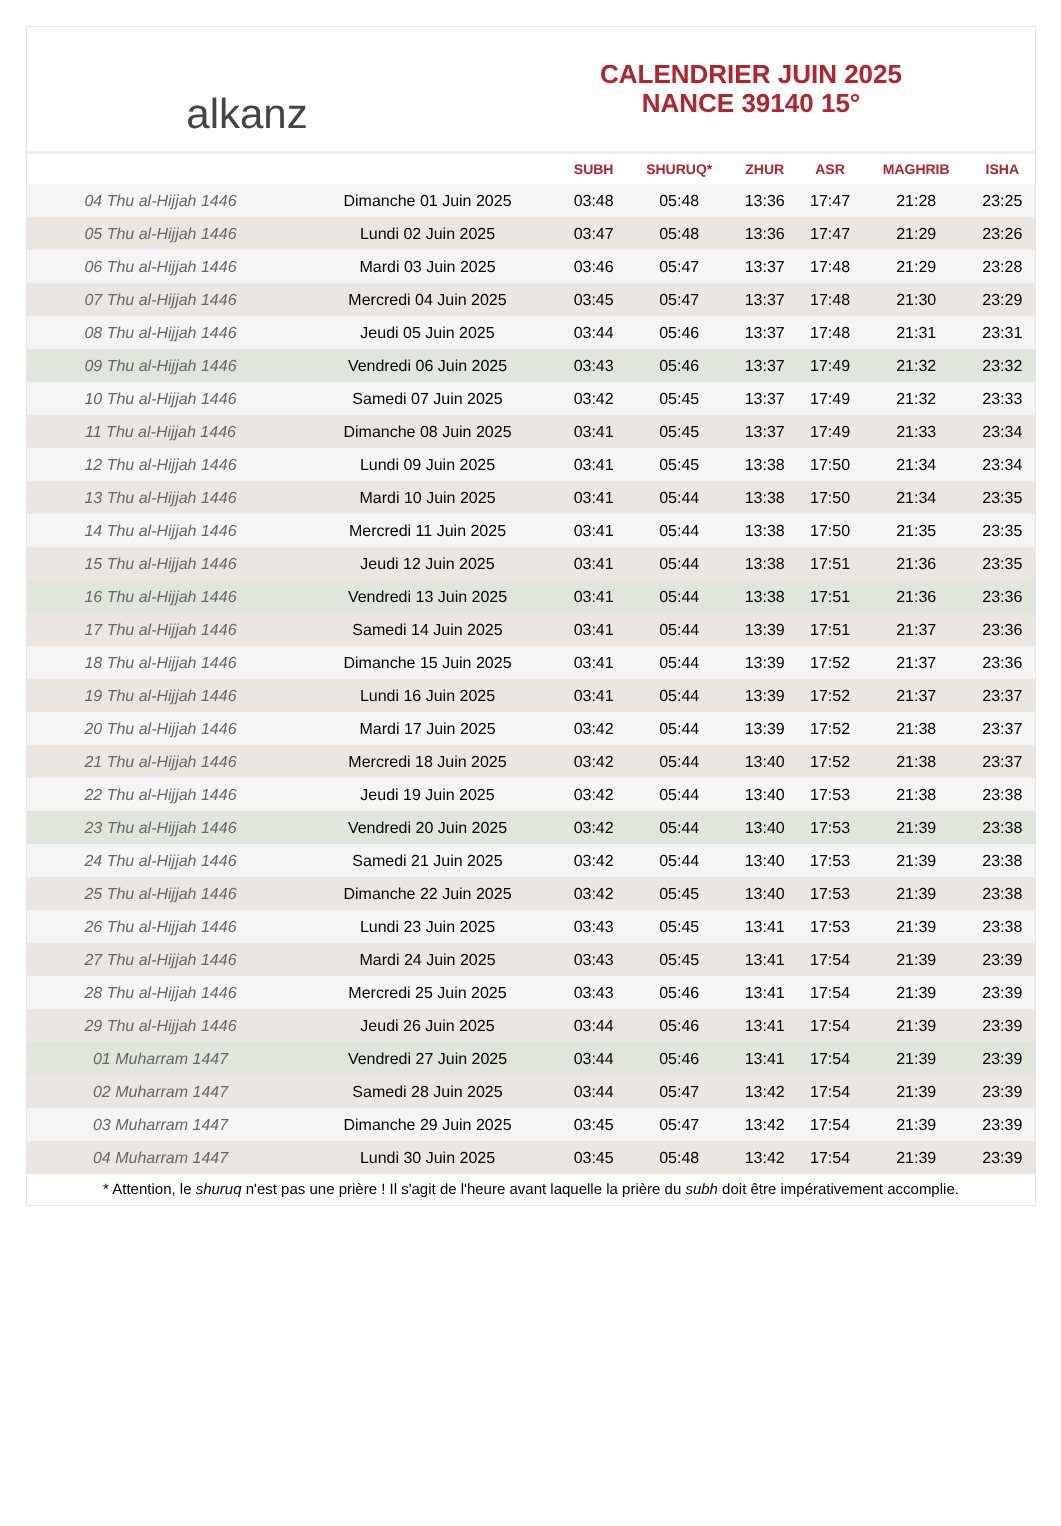alkanz
CALENDRIER JUIN 2025
NANCE 39140 15°
| | | SUBH | SHURUQ* | ZHUR | ASR | MAGHRIB | ISHA |
| --- | --- | --- | --- | --- | --- | --- | --- |
| 04 Thu al-Hijjah 1446 | Dimanche 01 Juin 2025 | 03:48 | 05:48 | 13:36 | 17:47 | 21:28 | 23:25 |
| 05 Thu al-Hijjah 1446 | Lundi 02 Juin 2025 | 03:47 | 05:48 | 13:36 | 17:47 | 21:29 | 23:26 |
| 06 Thu al-Hijjah 1446 | Mardi 03 Juin 2025 | 03:46 | 05:47 | 13:37 | 17:48 | 21:29 | 23:28 |
| 07 Thu al-Hijjah 1446 | Mercredi 04 Juin 2025 | 03:45 | 05:47 | 13:37 | 17:48 | 21:30 | 23:29 |
| 08 Thu al-Hijjah 1446 | Jeudi 05 Juin 2025 | 03:44 | 05:46 | 13:37 | 17:48 | 21:31 | 23:31 |
| 09 Thu al-Hijjah 1446 | Vendredi 06 Juin 2025 | 03:43 | 05:46 | 13:37 | 17:49 | 21:32 | 23:32 |
| 10 Thu al-Hijjah 1446 | Samedi 07 Juin 2025 | 03:42 | 05:45 | 13:37 | 17:49 | 21:32 | 23:33 |
| 11 Thu al-Hijjah 1446 | Dimanche 08 Juin 2025 | 03:41 | 05:45 | 13:37 | 17:49 | 21:33 | 23:34 |
| 12 Thu al-Hijjah 1446 | Lundi 09 Juin 2025 | 03:41 | 05:45 | 13:38 | 17:50 | 21:34 | 23:34 |
| 13 Thu al-Hijjah 1446 | Mardi 10 Juin 2025 | 03:41 | 05:44 | 13:38 | 17:50 | 21:34 | 23:35 |
| 14 Thu al-Hijjah 1446 | Mercredi 11 Juin 2025 | 03:41 | 05:44 | 13:38 | 17:50 | 21:35 | 23:35 |
| 15 Thu al-Hijjah 1446 | Jeudi 12 Juin 2025 | 03:41 | 05:44 | 13:38 | 17:51 | 21:36 | 23:35 |
| 16 Thu al-Hijjah 1446 | Vendredi 13 Juin 2025 | 03:41 | 05:44 | 13:38 | 17:51 | 21:36 | 23:36 |
| 17 Thu al-Hijjah 1446 | Samedi 14 Juin 2025 | 03:41 | 05:44 | 13:39 | 17:51 | 21:37 | 23:36 |
| 18 Thu al-Hijjah 1446 | Dimanche 15 Juin 2025 | 03:41 | 05:44 | 13:39 | 17:52 | 21:37 | 23:36 |
| 19 Thu al-Hijjah 1446 | Lundi 16 Juin 2025 | 03:41 | 05:44 | 13:39 | 17:52 | 21:37 | 23:37 |
| 20 Thu al-Hijjah 1446 | Mardi 17 Juin 2025 | 03:42 | 05:44 | 13:39 | 17:52 | 21:38 | 23:37 |
| 21 Thu al-Hijjah 1446 | Mercredi 18 Juin 2025 | 03:42 | 05:44 | 13:40 | 17:52 | 21:38 | 23:37 |
| 22 Thu al-Hijjah 1446 | Jeudi 19 Juin 2025 | 03:42 | 05:44 | 13:40 | 17:53 | 21:38 | 23:38 |
| 23 Thu al-Hijjah 1446 | Vendredi 20 Juin 2025 | 03:42 | 05:44 | 13:40 | 17:53 | 21:39 | 23:38 |
| 24 Thu al-Hijjah 1446 | Samedi 21 Juin 2025 | 03:42 | 05:44 | 13:40 | 17:53 | 21:39 | 23:38 |
| 25 Thu al-Hijjah 1446 | Dimanche 22 Juin 2025 | 03:42 | 05:45 | 13:40 | 17:53 | 21:39 | 23:38 |
| 26 Thu al-Hijjah 1446 | Lundi 23 Juin 2025 | 03:43 | 05:45 | 13:41 | 17:53 | 21:39 | 23:38 |
| 27 Thu al-Hijjah 1446 | Mardi 24 Juin 2025 | 03:43 | 05:45 | 13:41 | 17:54 | 21:39 | 23:39 |
| 28 Thu al-Hijjah 1446 | Mercredi 25 Juin 2025 | 03:43 | 05:46 | 13:41 | 17:54 | 21:39 | 23:39 |
| 29 Thu al-Hijjah 1446 | Jeudi 26 Juin 2025 | 03:44 | 05:46 | 13:41 | 17:54 | 21:39 | 23:39 |
| 01 Muharram 1447 | Vendredi 27 Juin 2025 | 03:44 | 05:46 | 13:41 | 17:54 | 21:39 | 23:39 |
| 02 Muharram 1447 | Samedi 28 Juin 2025 | 03:44 | 05:47 | 13:42 | 17:54 | 21:39 | 23:39 |
| 03 Muharram 1447 | Dimanche 29 Juin 2025 | 03:45 | 05:47 | 13:42 | 17:54 | 21:39 | 23:39 |
| 04 Muharram 1447 | Lundi 30 Juin 2025 | 03:45 | 05:48 | 13:42 | 17:54 | 21:39 | 23:39 |
* Attention, le shuruq n'est pas une prière ! Il s'agit de l'heure avant laquelle la prière du subh doit être impérativement accomplie.